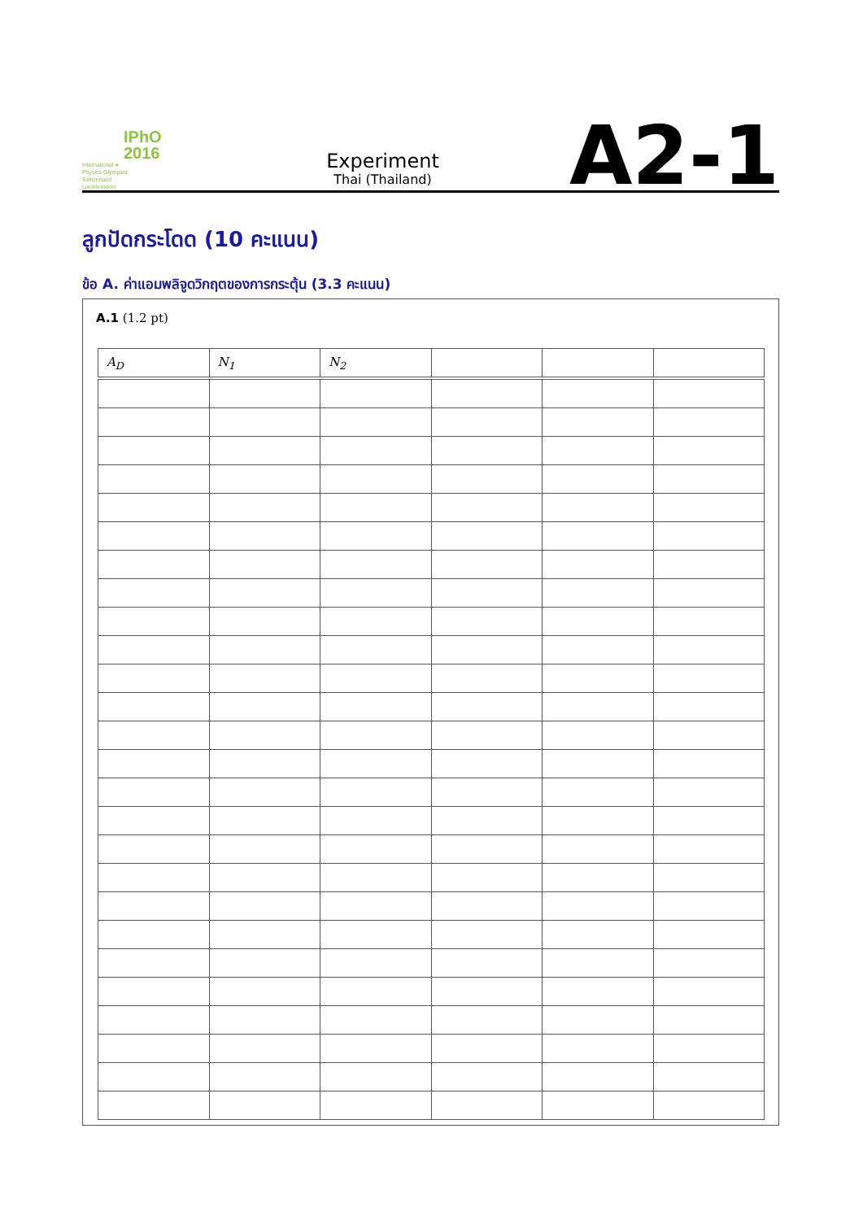IPhO
2016
International ●
Physics Olympiad
Switzerland
Liechtenstein
Experiment
Thai (Thailand)
A2-1
ลูกปัดกระโดด (10 คะแนน)
ข้อ A. ค่าแอมพลิจูดวิกฤตของการกระตุ้น (3.3 คะแนน)
A.1 (1.2 pt)
| A<sub>D</sub> | N<sub>1</sub> | N<sub>2</sub> | | | |
| --- | --- | --- | --- | --- | --- |